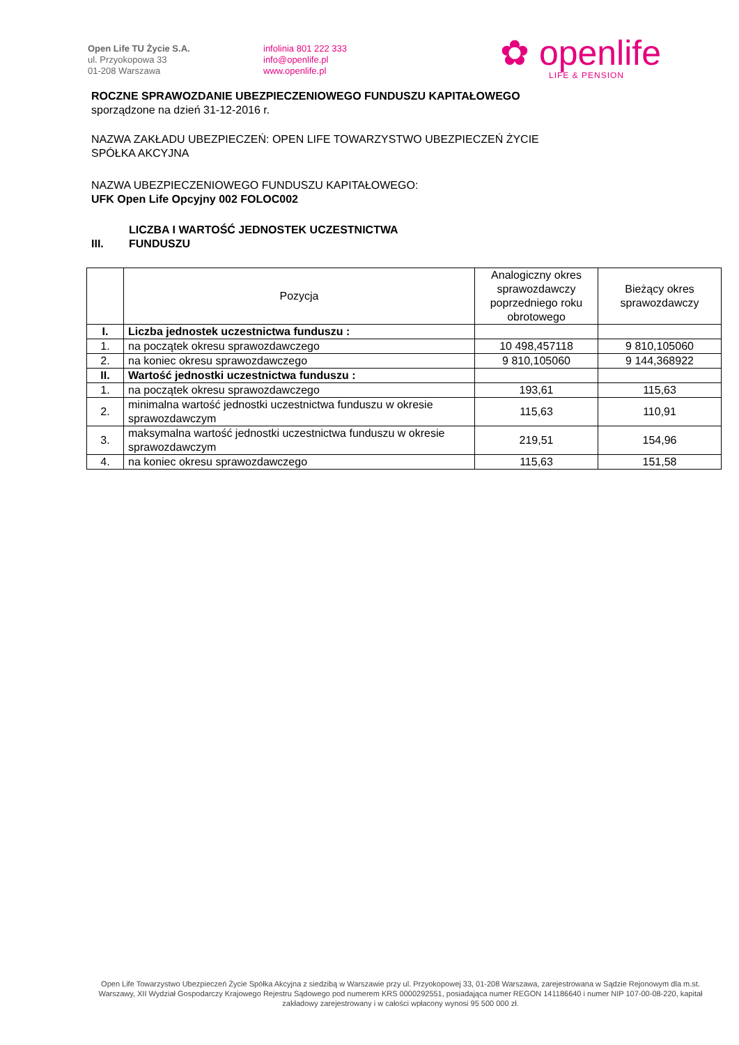Open Life TU Życie S.A.
ul. Przyokopowa 33
01-208 Warszawa
infolinia 801 222 333
info@openlife.pl
www.openlife.pl
✿ openlife
LIFE & PENSION
ROCZNE SPRAWOZDANIE UBEZPIECZENIOWEGO FUNDUSZU KAPITAŁOWEGO
sporządzone na dzień 31-12-2016 r.
NAZWA ZAKŁADU UBEZPIECZEŃ: OPEN LIFE TOWARZYSTWO UBEZPIECZEŃ ŻYCIE
SPÓŁKA AKCYJNA
NAZWA UBEZPIECZENIOWEGO FUNDUSZU KAPITAŁOWEGO:
UFK Open Life Opcyjny 002 FOLOC002
III. LICZBA I WARTOŚĆ JEDNOSTEK UCZESTNICTWA
FUNDUSZU
| | Pozycja | Analogiczny okres sprawozdawczy poprzedniego roku obrotowego | Bieżący okres sprawozdawczy |
| --- | --- | --- | --- |
| I. | Liczba jednostek uczestnictwa funduszu : | | |
| 1. | na początek okresu sprawozdawczego | 10 498,457118 | 9 810,105060 |
| 2. | na koniec okresu sprawozdawczego | 9 810,105060 | 9 144,368922 |
| II. | Wartość jednostki uczestnictwa funduszu : | | |
| 1. | na początek okresu sprawozdawczego | 193,61 | 115,63 |
| 2. | minimalna wartość jednostki uczestnictwa funduszu w okresie sprawozdawczym | 115,63 | 110,91 |
| 3. | maksymalna wartość jednostki uczestnictwa funduszu w okresie sprawozdawczym | 219,51 | 154,96 |
| 4. | na koniec okresu sprawozdawczego | 115,63 | 151,58 |
Open Life Towarzystwo Ubezpieczeń Życie Spółka Akcyjna z siedzibą w Warszawie przy ul. Przyokopowej 33, 01-208 Warszawa, zarejestrowana w Sądzie Rejonowym dla m.st. Warszawy, XII Wydział Gospodarczy Krajowego Rejestru Sądowego pod numerem KRS 0000292551, posiadająca numer REGON 141186640 i numer NIP 107-00-08-220, kapitał zakładowy zarejestrowany i w całości wpłacony wynosi 95 500 000 zł.